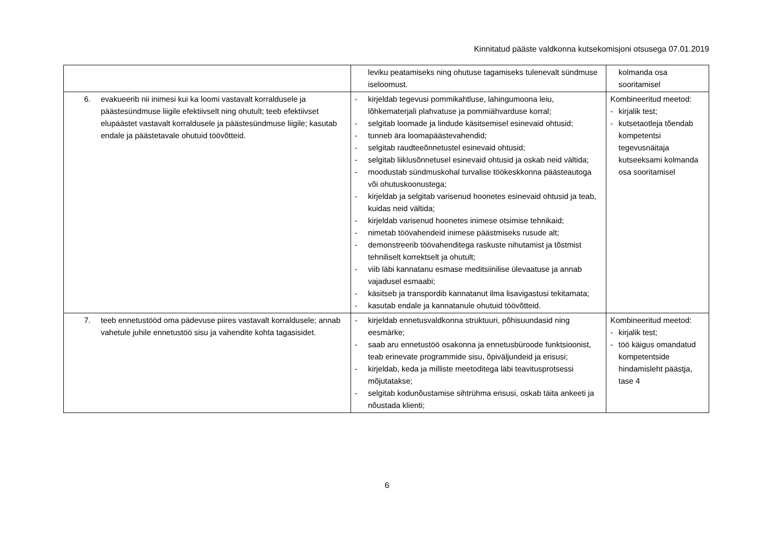Kinnitatud pääste valdkonna kutsekomisjoni otsusega 07.01.2019
| | leviku peatamiseks ning ohutuse tagamiseks tulenevalt sündmuse iseloomust. | kolmanda osa sooritamisel |
| 6. evakueerib nii inimesi kui ka loomi vastavalt korraldusele ja päästesündmuse liigile efektiivselt ning ohutult; teeb efektiivset elupäästet vastavalt korraldusele ja päästesündmuse liigile; kasutab endale ja päästetavale ohutuid töövõtteid. | - kirjeldab tegevusi pommikahtluse, lahingumoona leiu, lõhkematerjali plahvatuse ja pommiähvarduse korral; - selgitab loomade ja lindude käsitsemisel esinevaid ohtusid; - tunneb ära loomapäästevahendid; - selgitab raudteeõnnetustel esinevaid ohtusid; - selgitab liiklusõnnetusel esinevaid ohtusid ja oskab neid vältida; - moodustab sündmuskohal turvalise töökeskkonna päästeautoga või ohutuskoonustega; - kirjeldab ja selgitab varisenud hoonetes esinevaid ohtusid ja teab, kuidas neid vältida; - kirjeldab varisenud hoonetes inimese otsimise tehnikaid; - nimetab töövahendeid inimese päästmiseks rusude alt; - demonstreerib töövahenditega raskuste nihutamist ja tõstmist tehniliselt korrektselt ja ohutult; - viib läbi kannatanu esmase meditsiinilise ülevaatuse ja annab vajadusel esmaabi; - käsitseb ja transpordib kannatanut ilma lisavigastusi tekitamata; - kasutab endale ja kannatanule ohutuid töövõtteid. | Kombineeritud meetod: - kirjalik test; - kutsetaotleja tõendab kompetentsi tegevusnäitaja kutseeksami kolmanda osa sooritamisel |
| 7. teeb ennetustööd oma pädevuse piires vastavalt korraldusele; annab vahetule juhile ennetustöö sisu ja vahendite kohta tagasisidet. | - kirjeldab ennetusvaldkonna struktuuri, põhisuundasid ning eesmärke; - saab aru ennetustöö osakonna ja ennetusbüroode funktsioonist, teab erinevate programmide sisu, õpiväljundeid ja erisusi; - kirjeldab, keda ja milliste meetoditega läbi teavitusprotsessi mõjutatakse; - selgitab kodunõustamise sihtrühma erisusi, oskab täita ankeeti ja nõustada klienti; | Kombineeritud meetod: - kirjalik test; - töö käigus omandatud kompetentside hindamisleht päästja, tase 4 |
6